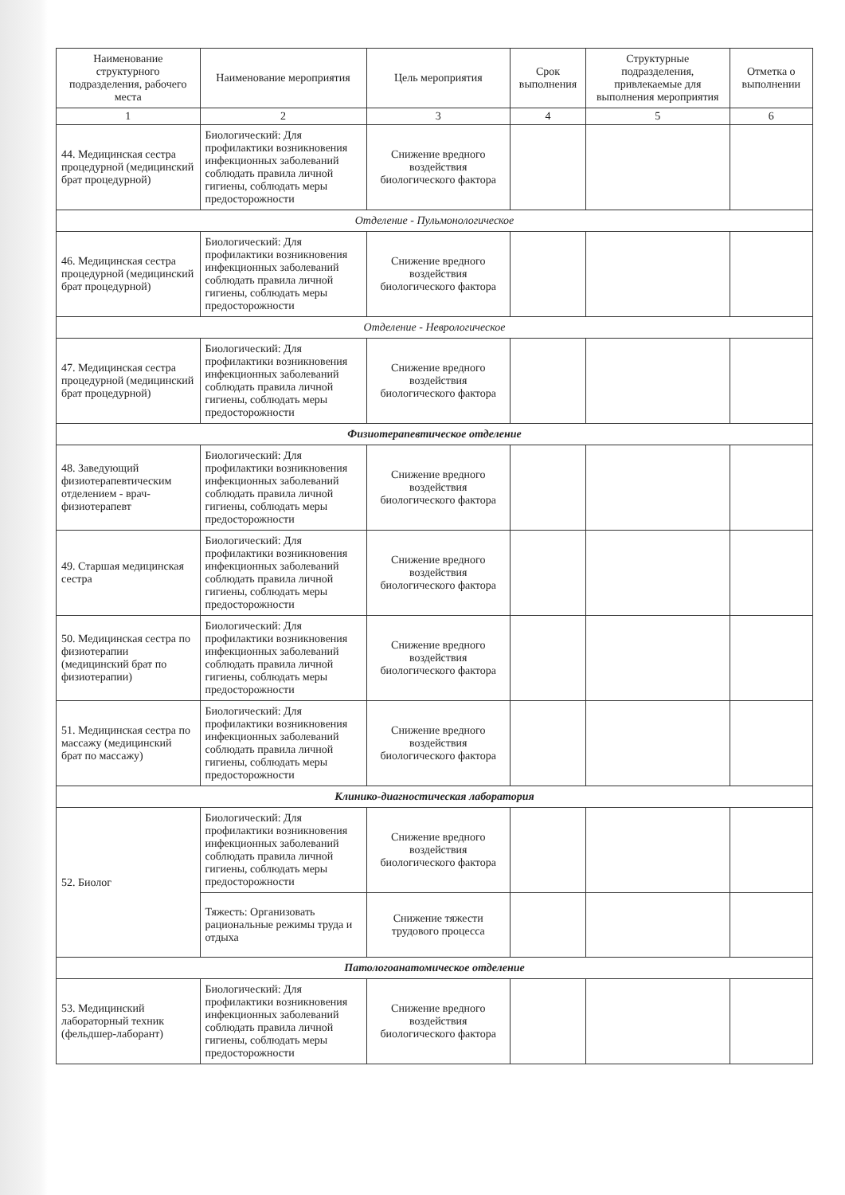| Наименование структурного подразделения, рабочего места | Наименование мероприятия | Цель мероприятия | Срок выполнения | Структурные подразделения, привлекаемые для выполнения мероприятия | Отметка о выполнении |
| --- | --- | --- | --- | --- | --- |
| 1 | 2 | 3 | 4 | 5 | 6 |
| 44. Медицинская сестра процедурной (медицинский брат процедурной) | Биологический: Для профилактики возникновения инфекционных заболеваний соблюдать правила личной гигиены, соблюдать меры предосторожности | Снижение вредного воздействия биологического фактора | | | |
| Отделение - Пульмонологическое | | | | | |
| 46. Медицинская сестра процедурной (медицинский брат процедурной) | Биологический: Для профилактики возникновения инфекционных заболеваний соблюдать правила личной гигиены, соблюдать меры предосторожности | Снижение вредного воздействия биологического фактора | | | |
| Отделение - Неврологическое | | | | | |
| 47. Медицинская сестра процедурной (медицинский брат процедурной) | Биологический: Для профилактики возникновения инфекционных заболеваний соблюдать правила личной гигиены, соблюдать меры предосторожности | Снижение вредного воздействия биологического фактора | | | |
| Физиотерапевтическое отделение | | | | | |
| 48. Заведующий физиотерапевтическим отделением - врач-физиотерапевт | Биологический: Для профилактики возникновения инфекционных заболеваний соблюдать правила личной гигиены, соблюдать меры предосторожности | Снижение вредного воздействия биологического фактора | | | |
| 49. Старшая медицинская сестра | Биологический: Для профилактики возникновения инфекционных заболеваний соблюдать правила личной гигиены, соблюдать меры предосторожности | Снижение вредного воздействия биологического фактора | | | |
| 50. Медицинская сестра по физиотерапии (медицинский брат по физиотерапии) | Биологический: Для профилактики возникновения инфекционных заболеваний соблюдать правила личной гигиены, соблюдать меры предосторожности | Снижение вредного воздействия биологического фактора | | | |
| 51. Медицинская сестра по массажу (медицинский брат по массажу) | Биологический: Для профилактики возникновения инфекционных заболеваний соблюдать правила личной гигиены, соблюдать меры предосторожности | Снижение вредного воздействия биологического фактора | | | |
| Клинико-диагностическая лаборатория | | | | | |
| 52. Биолог | Биологический: Для профилактики возникновения инфекционных заболеваний соблюдать правила личной гигиены, соблюдать меры предосторожности | Снижение вредного воздействия биологического фактора | | | |
| | Тяжесть: Организовать рациональные режимы труда и отдыха | Снижение тяжести трудового процесса | | | |
| Патологоанатомическое отделение | | | | | |
| 53. Медицинский лабораторный техник (фельдшер-лаборант) | Биологический: Для профилактики возникновения инфекционных заболеваний соблюдать правила личной гигиены, соблюдать меры предосторожности | Снижение вредного воздействия биологического фактора | | | |